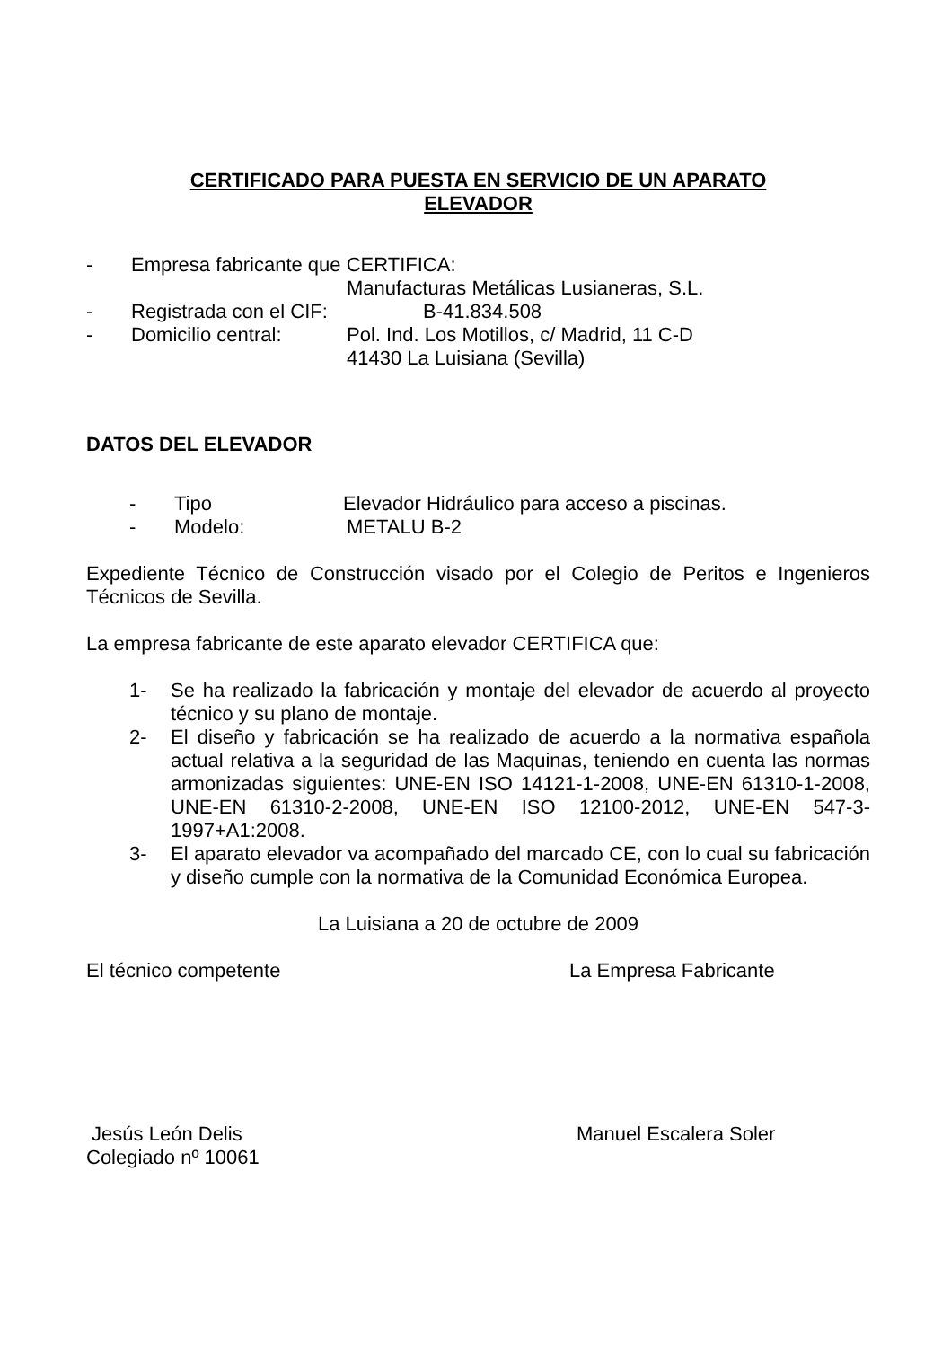CERTIFICADO PARA PUESTA EN SERVICIO DE UN APARATO
ELEVADOR
- Empresa fabricante que CERTIFICA:
Manufacturas Metálicas Lusianeras, S.L.
- Registrada con el CIF: B-41.834.508
- Domicilio central: Pol. Ind. Los Motillos, c/ Madrid, 11 C-D
41430 La Luisiana (Sevilla)
DATOS DEL ELEVADOR
- Tipo Elevador Hidráulico para acceso a piscinas.
- Modelo: METALU B-2
Expediente Técnico de Construcción visado por el Colegio de Peritos e Ingenieros Técnicos de Sevilla.
La empresa fabricante de este aparato elevador CERTIFICA que:
1- Se ha realizado la fabricación y montaje del elevador de acuerdo al proyecto técnico y su plano de montaje.
2- El diseño y fabricación se ha realizado de acuerdo a la normativa española actual relativa a la seguridad de las Maquinas, teniendo en cuenta las normas armonizadas siguientes: UNE-EN ISO 14121-1-2008, UNE-EN 61310-1-2008, UNE-EN 61310-2-2008, UNE-EN ISO 12100-2012, UNE-EN 547-3-1997+A1:2008.
3- El aparato elevador va acompañado del marcado CE, con lo cual su fabricación y diseño cumple con la normativa de la Comunidad Económica Europea.
La Luisiana a 20 de octubre de 2009
El técnico competente La Empresa Fabricante
Jesús León Delis
Colegiado nº 10061 Manuel Escalera Soler